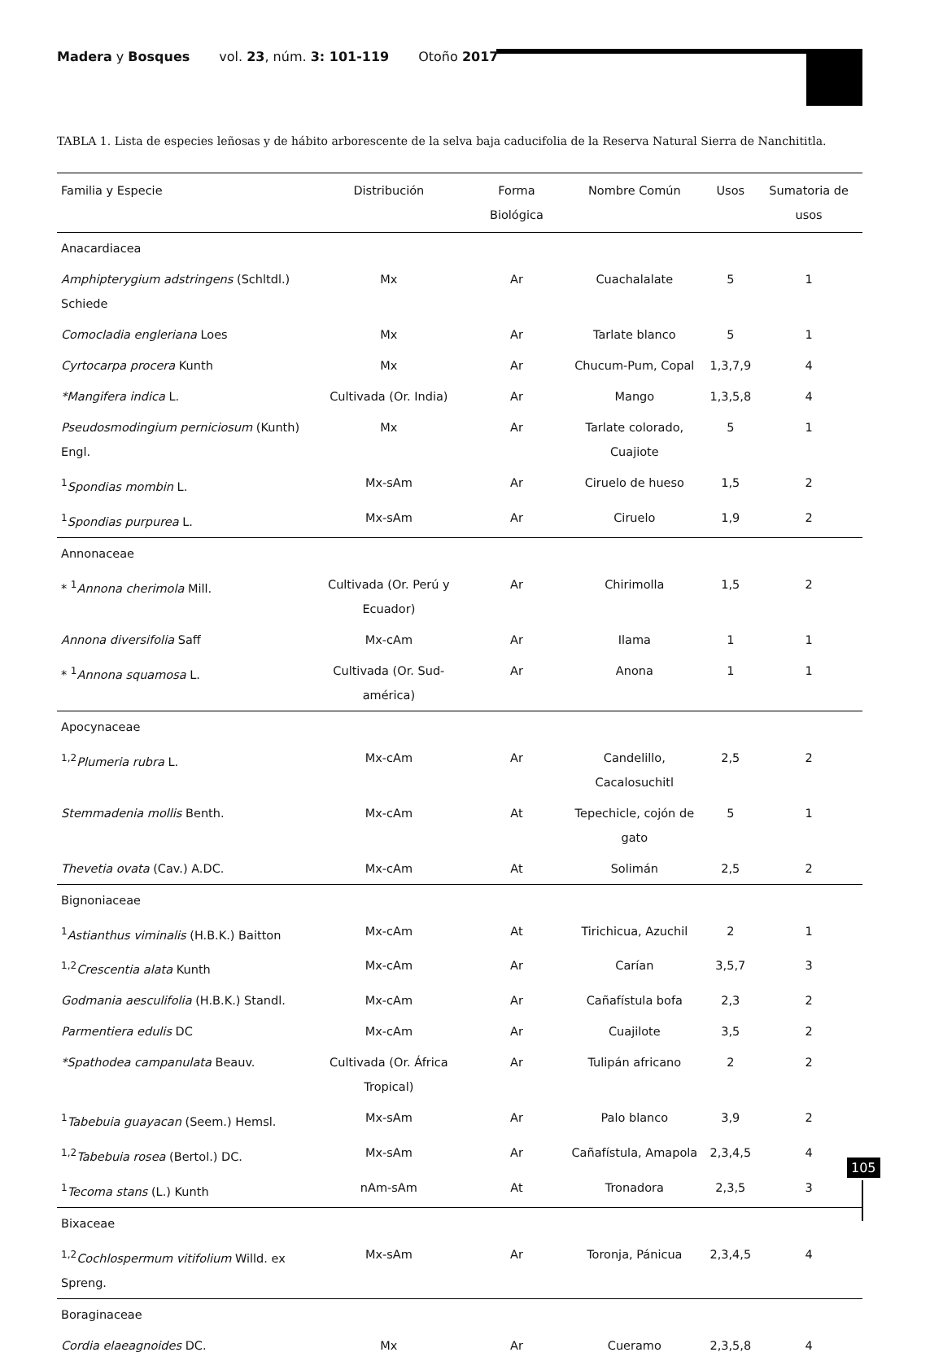Madera y Bosques vol. 23, núm. 3: 101-119 Otoño 2017
TABLA 1. Lista de especies leñosas y de hábito arborescente de la selva baja caducifolia de la Reserva Natural Sierra de Nanchititla.
| Familia y Especie | Distribución | Forma Biológica | Nombre Común | Usos | Sumatoria de usos |
| --- | --- | --- | --- | --- | --- |
| Anacardiacea | | | | | |
| Amphipterygium adstringens (Schltdl.) Schiede | Mx | Ar | Cuachalalate | 5 | 1 |
| Comocladia engleriana Loes | Mx | Ar | Tarlate blanco | 5 | 1 |
| Cyrtocarpa procera Kunth | Mx | Ar | Chucum-Pum, Copal | 1,3,7,9 | 4 |
| *Mangifera indica L. | Cultivada (Or. India) | Ar | Mango | 1,3,5,8 | 4 |
| Pseudosmodingium perniciosum (Kunth) Engl. | Mx | Ar | Tarlate colorado, Cuajiote | 5 | 1 |
| <sup>1</sup> Spondias mombin L. | Mx-sAm | Ar | Ciruelo de hueso | 1,5 | 2 |
| <sup>1</sup> Spondias purpurea L. | Mx-sAm | Ar | Ciruelo | 1,9 | 2 |
| Annonaceae | | | | | |
| * <sup>1</sup> Annona cherimola Mill. | Cultivada (Or. Perú y Ecuador) | Ar | Chirimolla | 1,5 | 2 |
| Annona diversifolia Saff | Mx-cAm | Ar | Ilama | 1 | 1 |
| * <sup>1</sup> Annona squamosa L. | Cultivada (Or. Sud-américa) | Ar | Anona | 1 | 1 |
| Apocynaceae | | | | | |
| <sup>1,2</sup> Plumeria rubra L. | Mx-cAm | Ar | Candelillo, Cacalosuchitl | 2,5 | 2 |
| Stemmadenia mollis Benth. | Mx-cAm | At | Tepechicle, cojón de gato | 5 | 1 |
| Thevetia ovata (Cav.) A.DC. | Mx-cAm | At | Solimán | 2,5 | 2 |
| Bignoniaceae | | | | | |
| <sup>1</sup> Astianthus viminalis (H.B.K.) Baitton | Mx-cAm | At | Tirichicua, Azuchil | 2 | 1 |
| <sup>1,2</sup> Crescentia alata Kunth | Mx-cAm | Ar | Carían | 3,5,7 | 3 |
| Godmania aesculifolia (H.B.K.) Standl. | Mx-cAm | Ar | Cañafístula bofa | 2,3 | 2 |
| Parmentiera edulis DC | Mx-cAm | Ar | Cuajilote | 3,5 | 2 |
| *Spathodea campanulata Beauv. | Cultivada (Or. África Tropical) | Ar | Tulipán africano | 2 | 2 |
| <sup>1</sup> Tabebuia guayacan (Seem.) Hemsl. | Mx-sAm | Ar | Palo blanco | 3,9 | 2 |
| <sup>1,2</sup> Tabebuia rosea (Bertol.) DC. | Mx-sAm | Ar | Cañafístula, Amapola | 2,3,4,5 | 4 |
| <sup>1</sup> Tecoma stans (L.) Kunth | nAm-sAm | At | Tronadora | 2,3,5 | 3 |
| Bixaceae | | | | | |
| <sup>1,2</sup> Cochlospermum vitifolium Willd. ex Spreng. | Mx-sAm | Ar | Toronja, Pánicua | 2,3,4,5 | 4 |
| Boraginaceae | | | | | |
| Cordia elaeagnoides DC. | Mx | Ar | Cueramo | 2,3,5,8 | 4 |
105